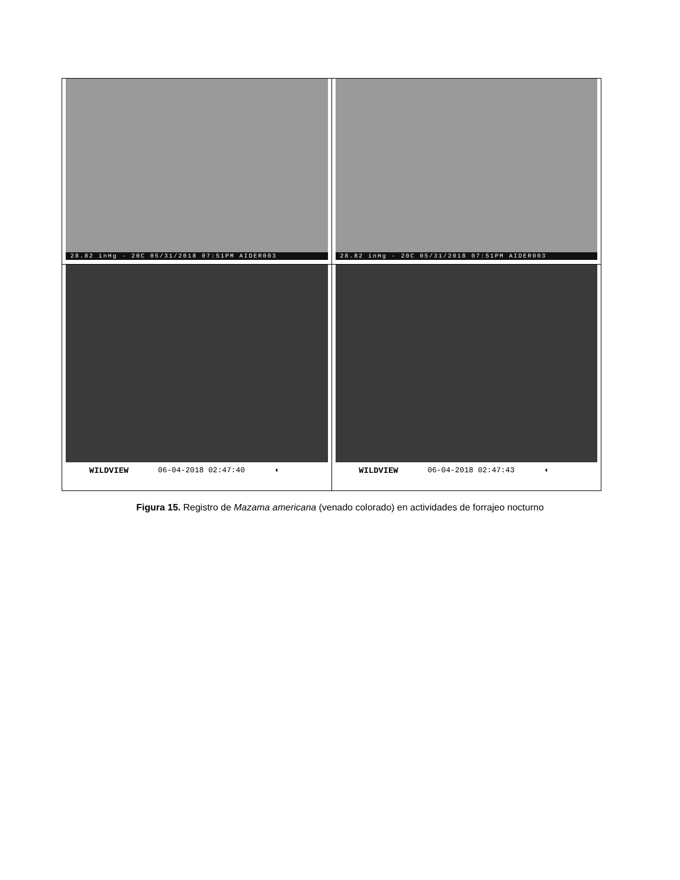| 28.82 inHg - 20C 05/31/2018 07:51PM AIDER003 | 28.82 inHg - 20C 05/31/2018 07:51PM AIDER003 |
| WILDVIEW 06-04-2018 02:47:40 ◖ | WILDVIEW 06-04-2018 02:47:43 ◖ |
Figura 15. Registro de Mazama americana (venado colorado) en actividades de forrajeo nocturno